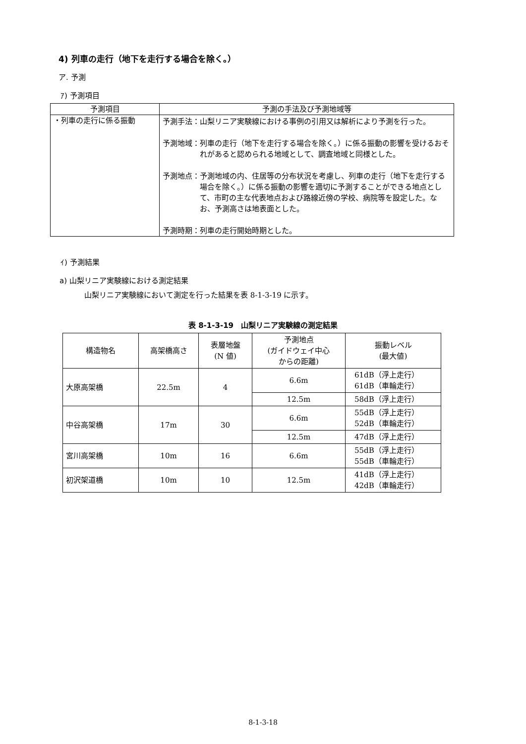4) 列車の走行（地下を走行する場合を除く。）
ア. 予測
ｱ) 予測項目
| 予測項目 | 予測の手法及び予測地域等 |
| --- | --- |
| ・列車の走行に係る振動 | 予測手法： 山梨リニア実験線における事例の引用又は解析により予測を行った。 予測地域： 列車の走行（地下を走行する場合を除く。）に係る振動の影響を受けるおそれがあると認められる地域として、調査地域と同様とした。 予測地点： 予測地域の内、住居等の分布状況を考慮し、列車の走行（地下を走行する場合を除く。）に係る振動の影響を適切に予測することができる地点として、市町の主な代表地点および路線近傍の学校、病院等を設定した。なお、予測高さは地表面とした。 予測時期： 列車の走行開始時期とした。 |
ｲ) 予測結果
a) 山梨リニア実験線における測定結果
山梨リニア実験線において測定を行った結果を表 8-1-3-19 に示す。
表 8-1-3-19　山梨リニア実験線の測定結果
| 構造物名 | 高架橋高さ | 表層地盤 (N 値) | 予測地点 (ガイドウェイ中心 からの距離) | 振動レベル (最大値) |
| --- | --- | --- | --- | --- |
| 大原高架橋 | 22.5m | 4 | 6.6m | 61dB（浮上走行） 61dB（車輪走行） |
| | | | 12.5m | 58dB（浮上走行） |
| 中谷高架橋 | 17m | 30 | 6.6m | 55dB（浮上走行） 52dB（車輪走行） |
| | | | 12.5m | 47dB（浮上走行） |
| 宮川高架橋 | 10m | 16 | 6.6m | 55dB（浮上走行） 55dB（車輪走行） |
| 初沢架道橋 | 10m | 10 | 12.5m | 41dB（浮上走行） 42dB（車輪走行） |
8-1-3-18